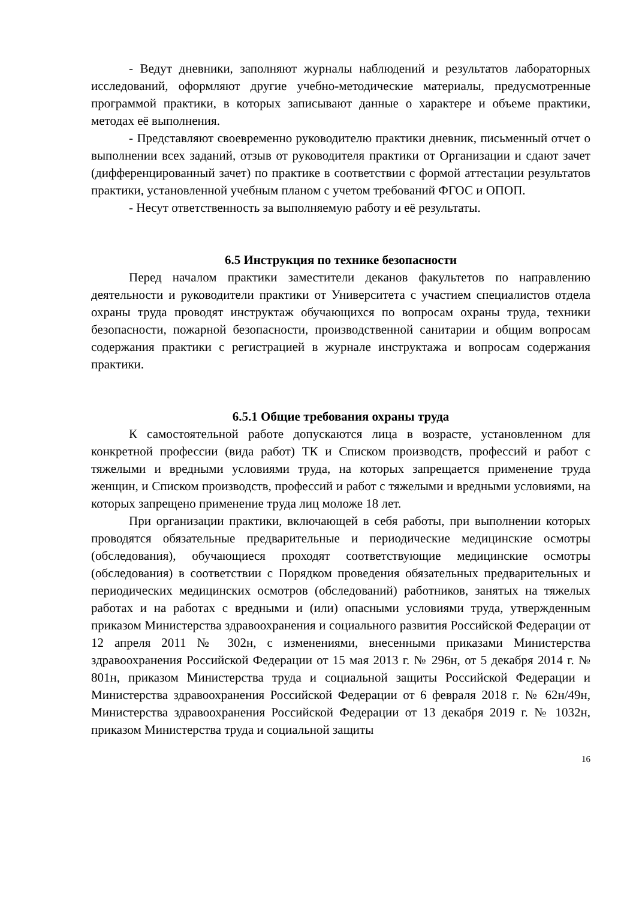- Ведут дневники, заполняют журналы наблюдений и результатов лабораторных исследований, оформляют другие учебно-методические материалы, предусмотренные программой практики, в которых записывают данные о характере и объеме практики, методах её выполнения.
- Представляют своевременно руководителю практики дневник, письменный отчет о выполнении всех заданий, отзыв от руководителя практики от Организации и сдают зачет (дифференцированный зачет) по практике в соответствии с формой аттестации результатов практики, установленной учебным планом с учетом требований ФГОС и ОПОП.
- Несут ответственность за выполняемую работу и её результаты.
6.5 Инструкция по технике безопасности
Перед началом практики заместители деканов факультетов по направлению деятельности и руководители практики от Университета с участием специалистов отдела охраны труда проводят инструктаж обучающихся по вопросам охраны труда, техники безопасности, пожарной безопасности, производственной санитарии и общим вопросам содержания практики с регистрацией в журнале инструктажа и вопросам содержания практики.
6.5.1 Общие требования охраны труда
К самостоятельной работе допускаются лица в возрасте, установленном для конкретной профессии (вида работ) ТК и Списком производств, профессий и работ с тяжелыми и вредными условиями труда, на которых запрещается применение труда женщин, и Списком производств, профессий и работ с тяжелыми и вредными условиями, на которых запрещено применение труда лиц моложе 18 лет.
При организации практики, включающей в себя работы, при выполнении которых проводятся обязательные предварительные и периодические медицинские осмотры (обследования), обучающиеся проходят соответствующие медицинские осмотры (обследования) в соответствии с Порядком проведения обязательных предварительных и периодических медицинских осмотров (обследований) работников, занятых на тяжелых работах и на работах с вредными и (или) опасными условиями труда, утвержденным приказом Министерства здравоохранения и социального развития Российской Федерации от 12 апреля 2011 № 302н, с изменениями, внесенными приказами Министерства здравоохранения Российской Федерации от 15 мая 2013 г. № 296н, от 5 декабря 2014 г. № 801н, приказом Министерства труда и социальной защиты Российской Федерации и Министерства здравоохранения Российской Федерации от 6 февраля 2018 г. № 62н/49н, Министерства здравоохранения Российской Федерации от 13 декабря 2019 г. № 1032н, приказом Министерства труда и социальной защиты
16